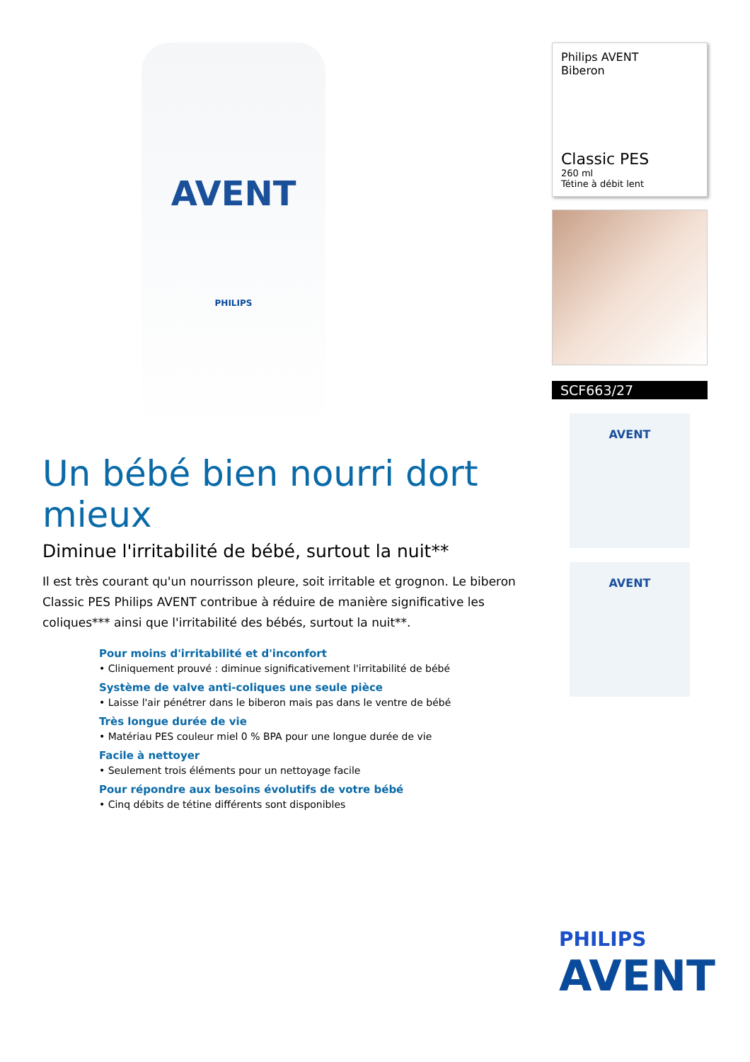AVENT
PHILIPS
Un bébé bien nourri dort mieux
Diminue l'irritabilité de bébé, surtout la nuit**
Il est très courant qu'un nourrisson pleure, soit irritable et grognon. Le biberon Classic PES Philips AVENT contribue à réduire de manière significative les coliques*** ainsi que l'irritabilité des bébés, surtout la nuit**.
Pour moins d'irritabilité et d'inconfort
• Cliniquement prouvé : diminue significativement l'irritabilité de bébé
Système de valve anti-coliques une seule pièce
• Laisse l'air pénétrer dans le biberon mais pas dans le ventre de bébé
Très longue durée de vie
• Matériau PES couleur miel 0 % BPA pour une longue durée de vie
Facile à nettoyer
• Seulement trois éléments pour un nettoyage facile
Pour répondre aux besoins évolutifs de votre bébé
• Cinq débits de tétine différents sont disponibles
Philips AVENT
Biberon
Classic PES
260 ml
Tétine à débit lent
SCF663/27
AVENT
AVENT
PHILIPS
AVENT